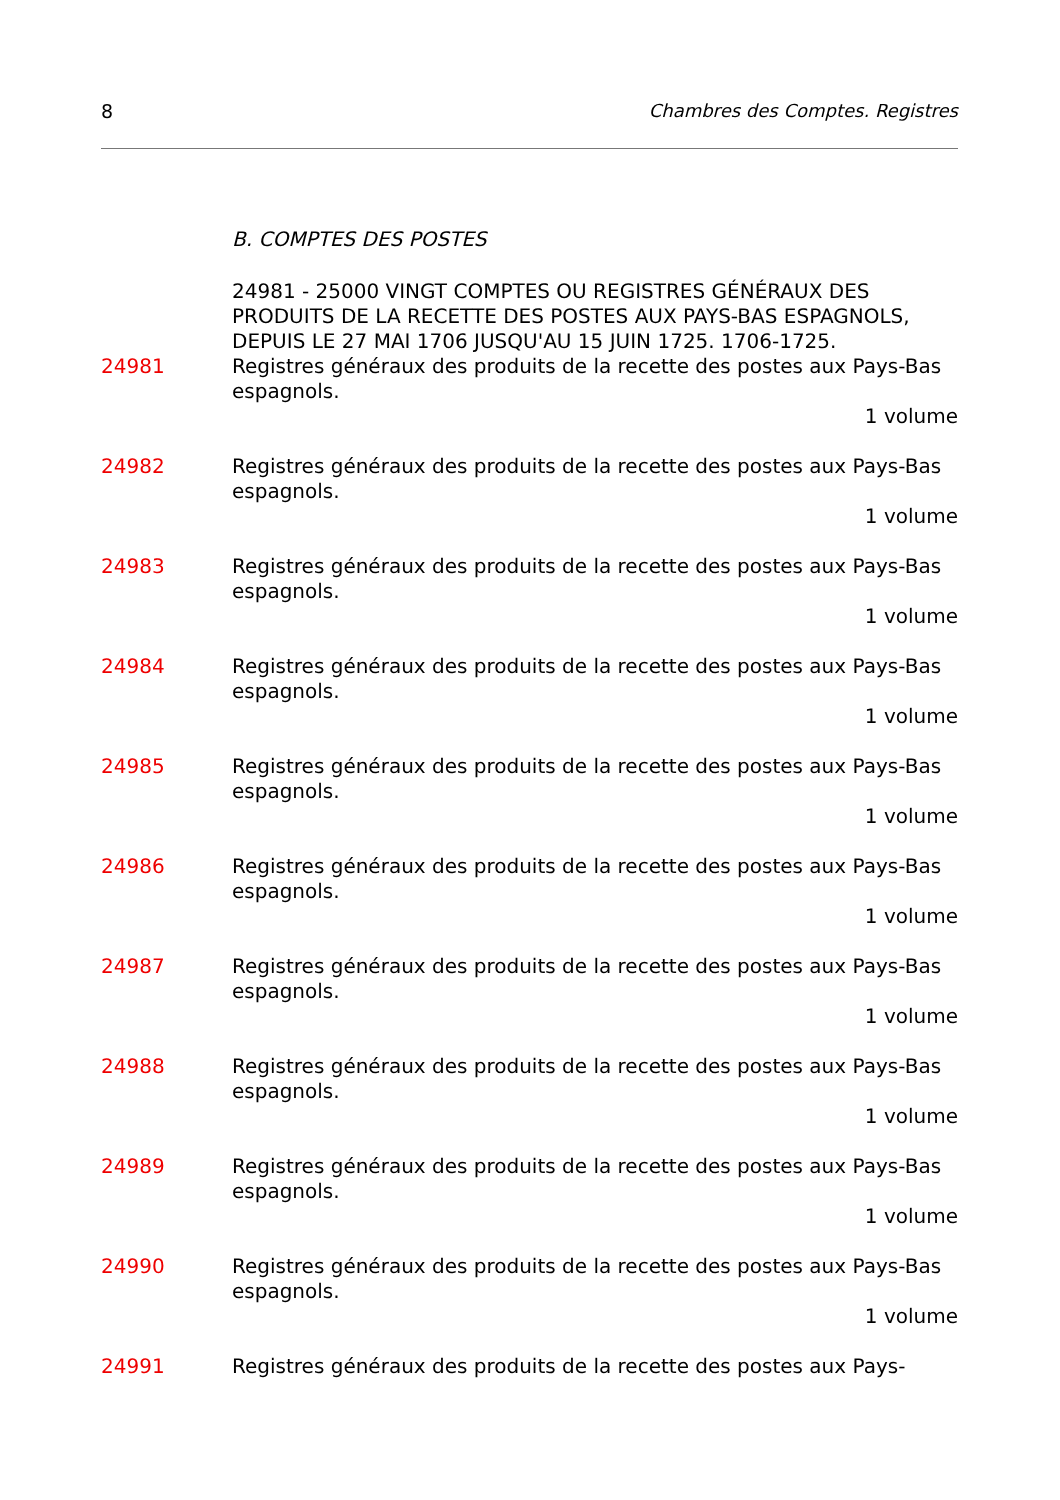8 Chambres des Comptes. Registres
B. COMPTES DES POSTES
24981 - 25000 VINGT COMPTES OU REGISTRES GÉNÉRAUX DES PRODUITS DE LA RECETTE DES POSTES AUX PAYS-BAS ESPAGNOLS, DEPUIS LE 27 MAI 1706 JUSQU'AU 15 JUIN 1725. 1706-1725.
24981 Registres généraux des produits de la recette des postes aux Pays-Bas espagnols.
1 volume
24982 Registres généraux des produits de la recette des postes aux Pays-Bas espagnols.
1 volume
24983 Registres généraux des produits de la recette des postes aux Pays-Bas espagnols.
1 volume
24984 Registres généraux des produits de la recette des postes aux Pays-Bas espagnols.
1 volume
24985 Registres généraux des produits de la recette des postes aux Pays-Bas espagnols.
1 volume
24986 Registres généraux des produits de la recette des postes aux Pays-Bas espagnols.
1 volume
24987 Registres généraux des produits de la recette des postes aux Pays-Bas espagnols.
1 volume
24988 Registres généraux des produits de la recette des postes aux Pays-Bas espagnols.
1 volume
24989 Registres généraux des produits de la recette des postes aux Pays-Bas espagnols.
1 volume
24990 Registres généraux des produits de la recette des postes aux Pays-Bas espagnols.
1 volume
24991 Registres généraux des produits de la recette des postes aux Pays-